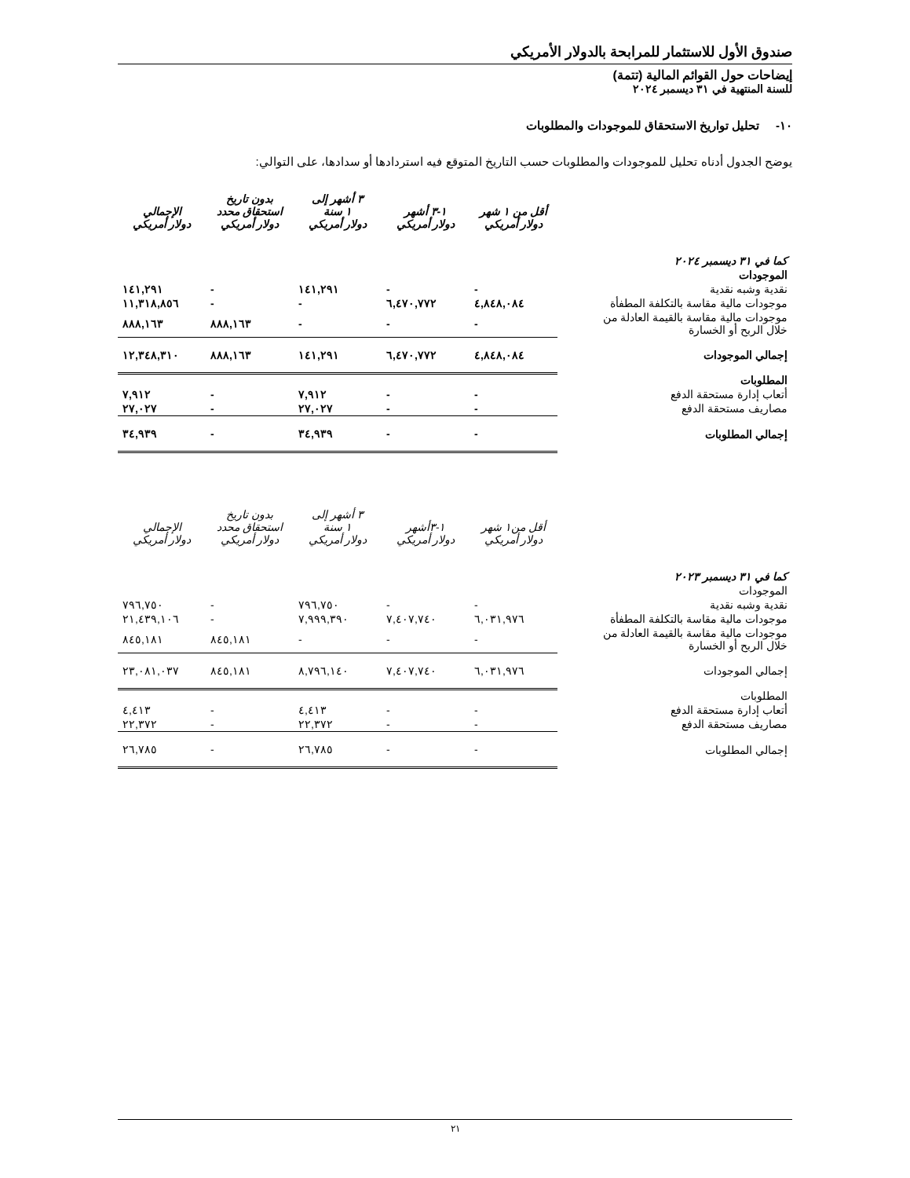صندوق الأول للاستثمار للمرابحة بالدولار الأمريكي
إيضاحات حول القوائم المالية (تتمة)
للسنة المنتهية في ٣١ ديسمبر ٢٠٢٤
١٠- تحليل تواريخ الاستحقاق للموجودات والمطلوبات
يوضح الجدول أدناه تحليل للموجودات والمطلوبات حسب التاريخ المتوقع فيه استردادها أو سدادها، على التوالي:
| | أقل من ١ شهر دولار أمريكي | ١-٣ أشهر دولار أمريكي | ٣ أشهر إلى ١ سنة دولار أمريكي | بدون تاريخ استحقاق محدد دولار أمريكي | الإجمالي دولار أمريكي |
| --- | --- | --- | --- | --- | --- |
| كما في ٣١ ديسمبر ٢٠٢٤ | | | | | |
| الموجودات | | | | | |
| نقدية وشبه نقدية | - | - | ١٤١,٢٩١ | - | ١٤١,٢٩١ |
| موجودات مالية مقاسة بالتكلفة المطفأة | ٤,٨٤٨,٠٨٤ | ٦,٤٧٠,٧٧٢ | - | - | ١١,٣١٨,٨٥٦ |
| موجودات مالية مقاسة بالقيمة العادلة من خلال الربح أو الخسارة | - | - | - | ٨٨٨,١٦٣ | ٨٨٨,١٦٣ |
| إجمالي الموجودات | ٤,٨٤٨,٠٨٤ | ٦,٤٧٠,٧٧٢ | ١٤١,٢٩١ | ٨٨٨,١٦٣ | ١٢,٣٤٨,٣١٠ |
| المطلوبات | | | | | |
| أتعاب إدارة مستحقة الدفع | - | - | ٧,٩١٢ | - | ٧,٩١٢ |
| مصاريف مستحقة الدفع | - | - | ٢٧,٠٢٧ | - | ٢٧,٠٢٧ |
| إجمالي المطلوبات | - | - | ٣٤,٩٣٩ | - | ٣٤,٩٣٩ |
| | أقل من١ شهر دولار أمريكي | ١-٣أشهر دولار أمريكي | ٣ أشهر إلى ١ سنة دولار أمريكي | بدون تاريخ استحقاق محدد دولار أمريكي | الإجمالي دولار أمريكي |
| --- | --- | --- | --- | --- | --- |
| كما في ٣١ ديسمبر ٢٠٢٣ | | | | | |
| الموجودات | | | | | |
| نقدية وشبه نقدية | - | - | ٧٩٦,٧٥٠ | - | ٧٩٦,٧٥٠ |
| موجودات مالية مقاسة بالتكلفة المطفأة | ٦,٠٣١,٩٧٦ | ٧,٤٠٧,٧٤٠ | ٧,٩٩٩,٣٩٠ | - | ٢١,٤٣٩,١٠٦ |
| موجودات مالية مقاسة بالقيمة العادلة من خلال الربح أو الخسارة | - | - | - | ٨٤٥,١٨١ | ٨٤٥,١٨١ |
| إجمالي الموجودات | ٦,٠٣١,٩٧٦ | ٧,٤٠٧,٧٤٠ | ٨,٧٩٦,١٤٠ | ٨٤٥,١٨١ | ٢٣,٠٨١,٠٣٧ |
| المطلوبات | | | | | |
| أتعاب إدارة مستحقة الدفع | - | - | ٤,٤١٣ | - | ٤,٤١٣ |
| مصاريف مستحقة الدفع | - | - | ٢٢,٣٧٢ | - | ٢٢,٣٧٢ |
| إجمالي المطلوبات | - | - | ٢٦,٧٨٥ | - | ٢٦,٧٨٥ |
٢١